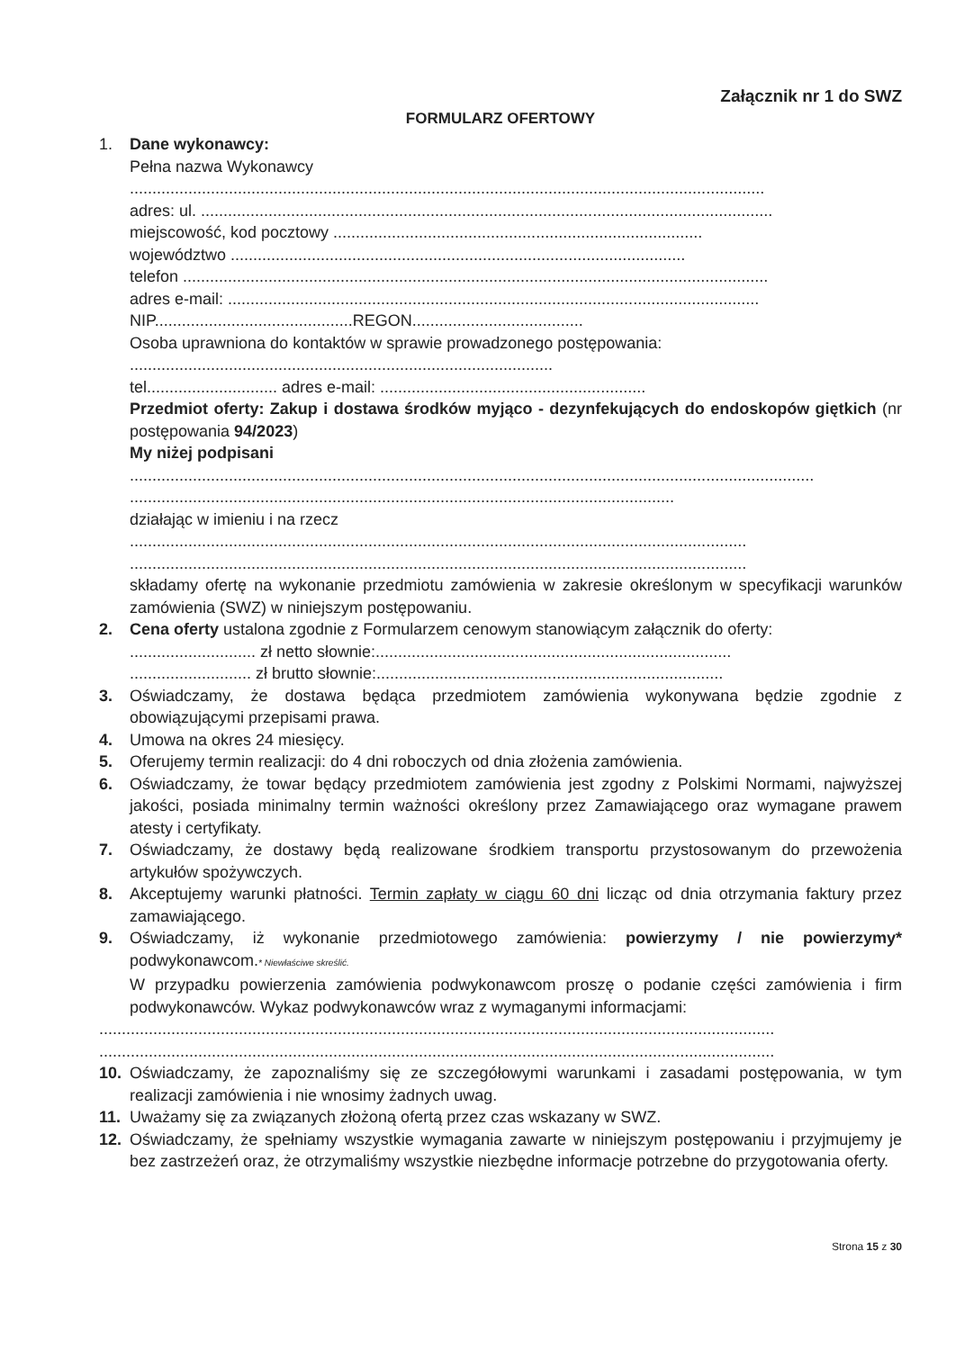Załącznik nr 1 do SWZ
FORMULARZ OFERTOWY
1. Dane wykonawcy:
Pełna nazwa Wykonawcy
.............................................................................................................................................
adres: ul. ...............................................................................................................................
miejscowość, kod pocztowy ..................................................................................
województwo .....................................................................................................
telefon ..................................................................................................................................
adres e-mail: ......................................................................................................................
NIP............................................REGON......................................
Osoba uprawniona do kontaktów w sprawie prowadzonego postępowania:
..............................................................................................
tel............................. adres e-mail: ...........................................................
Przedmiot oferty: Zakup i dostawa środków myjąco - dezynfekujących do endoskopów giętkich (nr postępowania 94/2023)
My niżej podpisani
........................................................................................................................................................
.........................................................................................................................
działając w imieniu i na rzecz
.........................................................................................................................................
.........................................................................................................................................
składamy ofertę na wykonanie przedmiotu zamówienia w zakresie określonym w specyfikacji warunków zamówienia (SWZ) w niniejszym postępowaniu.
2. Cena oferty ustalona zgodnie z Formularzem cenowym stanowiącym załącznik do oferty:
............................ zł netto słownie:...............................................................................
........................... zł brutto słownie:.............................................................................
3. Oświadczamy, że dostawa będąca przedmiotem zamówienia wykonywana będzie zgodnie z obowiązującymi przepisami prawa.
4. Umowa na okres 24 miesięcy.
5. Oferujemy termin realizacji: do 4 dni roboczych od dnia złożenia zamówienia.
6. Oświadczamy, że towar będący przedmiotem zamówienia jest zgodny z Polskimi Normami, najwyższej jakości, posiada minimalny termin ważności określony przez Zamawiającego oraz wymagane prawem atesty i certyfikaty.
7. Oświadczamy, że dostawy będą realizowane środkiem transportu przystosowanym do przewożenia artykułów spożywczych.
8. Akceptujemy warunki płatności. Termin zapłaty w ciągu 60 dni licząc od dnia otrzymania faktury przez zamawiającego.
9. Oświadczamy, iż wykonanie przedmiotowego zamówienia: powierzymy / nie powierzymy* podwykonawcom.* Niewłaściwe skreślić.
W przypadku powierzenia zamówienia podwykonawcom proszę o podanie części zamówienia i firm podwykonawców. Wykaz podwykonawców wraz z wymaganymi informacjami:
......................................................................................................................................................
......................................................................................................................................................
10. Oświadczamy, że zapoznaliśmy się ze szczegółowymi warunkami i zasadami postępowania, w tym realizacji zamówienia i nie wnosimy żadnych uwag.
11. Uważamy się za związanych złożoną ofertą przez czas wskazany w SWZ.
12. Oświadczamy, że spełniamy wszystkie wymagania zawarte w niniejszym postępowaniu i przyjmujemy je bez zastrzeżeń oraz, że otrzymaliśmy wszystkie niezbędne informacje potrzebne do przygotowania oferty.
Strona 15 z 30